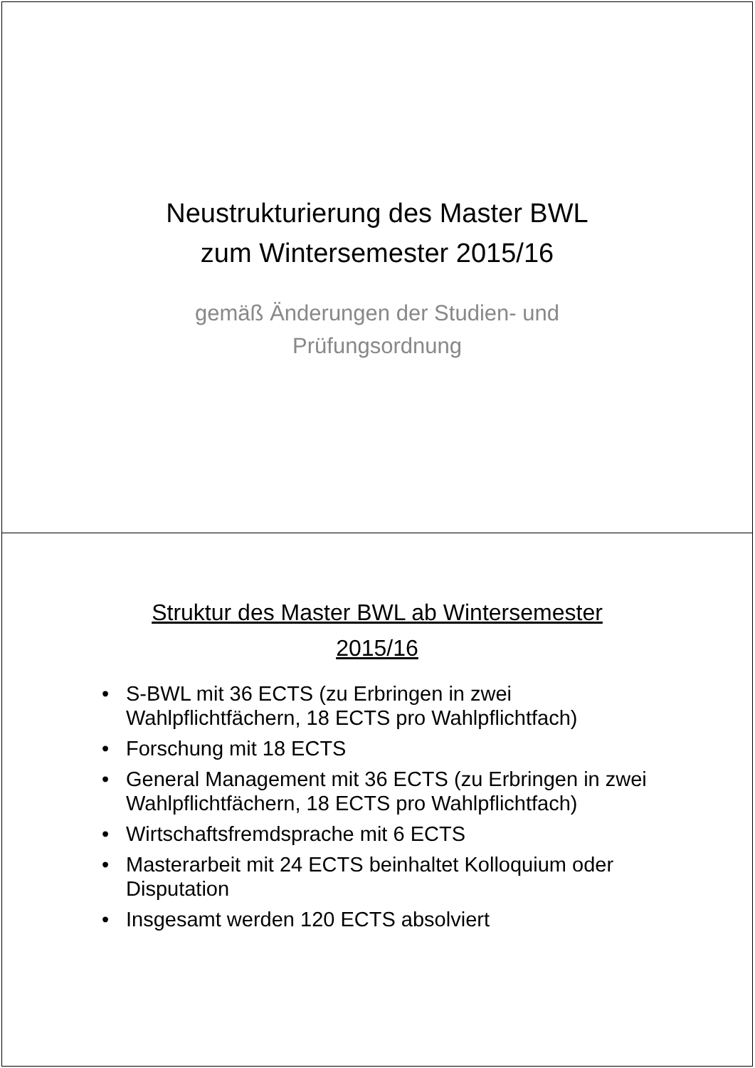Neustrukturierung des Master BWL
zum Wintersemester 2015/16
gemäß Änderungen der Studien- und
Prüfungsordnung
Struktur des Master BWL ab Wintersemester
2015/16
• S-BWL mit 36 ECTS (zu Erbringen in zwei Wahlpflichtfächern, 18 ECTS pro Wahlpflichtfach)
• Forschung mit 18 ECTS
• General Management mit 36 ECTS (zu Erbringen in zwei Wahlpflichtfächern, 18 ECTS pro Wahlpflichtfach)
• Wirtschaftsfremdsprache mit 6 ECTS
• Masterarbeit mit 24 ECTS beinhaltet Kolloquium oder Disputation
• Insgesamt werden 120 ECTS absolviert